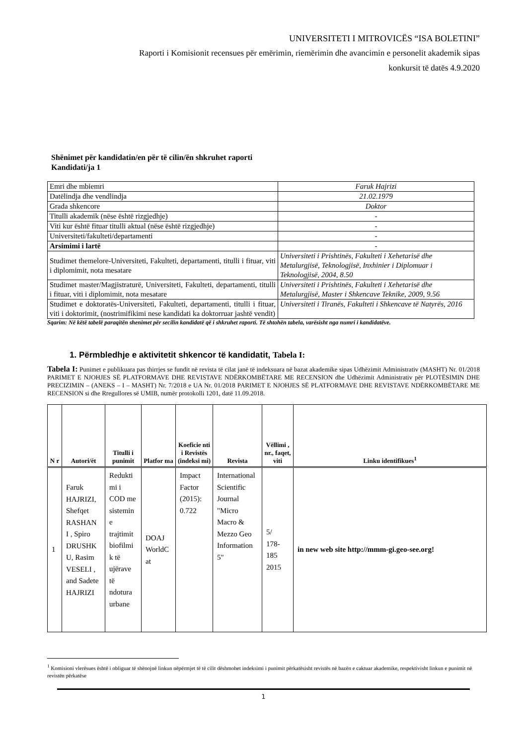UNIVERSITETI I MITROVICËS “ISA BOLETINI”
Raporti i Komisionit recensues për emërimin, riemërimin dhe avancimin e personelit akademik sipas
konkursit të datës 4.9.2020
Shënimet për kandidatin/en për të cilin/ën shkruhet raporti
Kandidati/ja 1
| Emri dhe mbiemri | Faruk Hajrizi |
| Datëlindja dhe vendlindja | 21.02.1979 |
| Grada shkencore | Doktor |
| Titulli akademik (nëse është rizgjedhje) | - |
| Viti kur është fituar titulli aktual (nëse është rizgjedhje) | - |
| Universiteti/fakulteti/departamenti | - |
| Arsimimi i lartë | - |
| Studimet themelore-Universiteti, Fakulteti, departamenti, titulli i fituar, viti i diplomimit, nota mesatare | Universiteti i Prishtinës, Fakulteti i Xehetarisë dhe Metalurgjisë, Teknologjisë, Inxhinier i Diplomuar i Teknologjisë, 2004, 8.50 |
| Studimet master/Magjistraturë, Universiteti, Fakulteti, departamenti, titulli i fituar, viti i diplomimit, nota mesatare | Universiteti i Prishtinës, Fakulteti i Xehetarisë dhe Metalurgjisë, Master i Shkencave Teknike, 2009, 9.56 |
| Studimet e doktoratës-Universiteti, Fakulteti, departamenti, titulli i fituar, viti i doktorimit, (nostrimifikimi nese kandidati ka doktorruar jashtë vendit) | Universiteti i Tiranës, Fakulteti i Shkencave të Natyrës, 2016 |
Sqarim: Në këtë tabelë paraqitën shenimet për secilin kandidatë që i shkruhet raporti. Të shtohën tabela, varësisht nga numri i kandidatëve.
1. Përmbledhje e aktivitetit shkencor të kandidatit, Tabela I:
Tabela I: Punimet e publikuara pas thirrjes se fundit në revista të cilat janë të indeksuara në bazat akademike sipas Udhëzimit Administrativ (MASHT) Nr. 01/2018 PARIMET E NJOHJES SË PLATFORMAVE DHE REVISTAVE NDËRKOMBËTARE ME RECENSION dhe Udhëzimit Administrativ për PLOTËSIMIN DHE PRECIZIMIN – (ANEKS – I – MASHT) Nr. 7/2018 e UA Nr. 01/2018 PARIMET E NJOHJES SË PLATFORMAVE DHE REVISTAVE NDËRKOMBËTARE ME RECENSION si dhe Rregullores së UMIB, numër protokolli 1201, datë 11.09.2018.
| N r | Autori/ët | Titulli i punimit | Platfor ma | Koeficie nti i Revistës (indeksi mi) | Revista | Vëllimi , nr., faqet, viti | Linku identifikues<sup>1</sup> |
| --- | --- | --- | --- | --- | --- | --- | --- |
| 1 | Faruk HAJRIZI, Shefqet RASHAN I , Spiro DRUSHK U, Rasim VESELI , and Sadete HAJRIZI | Redukti mi i COD me sistemin e trajtimit biofilmi k të ujërave të ndotura urbane | DOAJ WorldC at | Impact Factor (2015): 0.722 | International Scientific Journal "Micro Macro & Mezzo Geo Information 5" | 5/ 178-185 2015 | in new web site http://mmm-gi.geo-see.org! |
<sup>1</sup> Komisioni vlerësues është i obliguar të shënojnë linkun nëpërmjet të të cilit dëshmohet indeksimi i punimit përkatësisht revistës në bazën e caktuar akademike, respektivisht linkun e punimit në revistën përkatëse
1